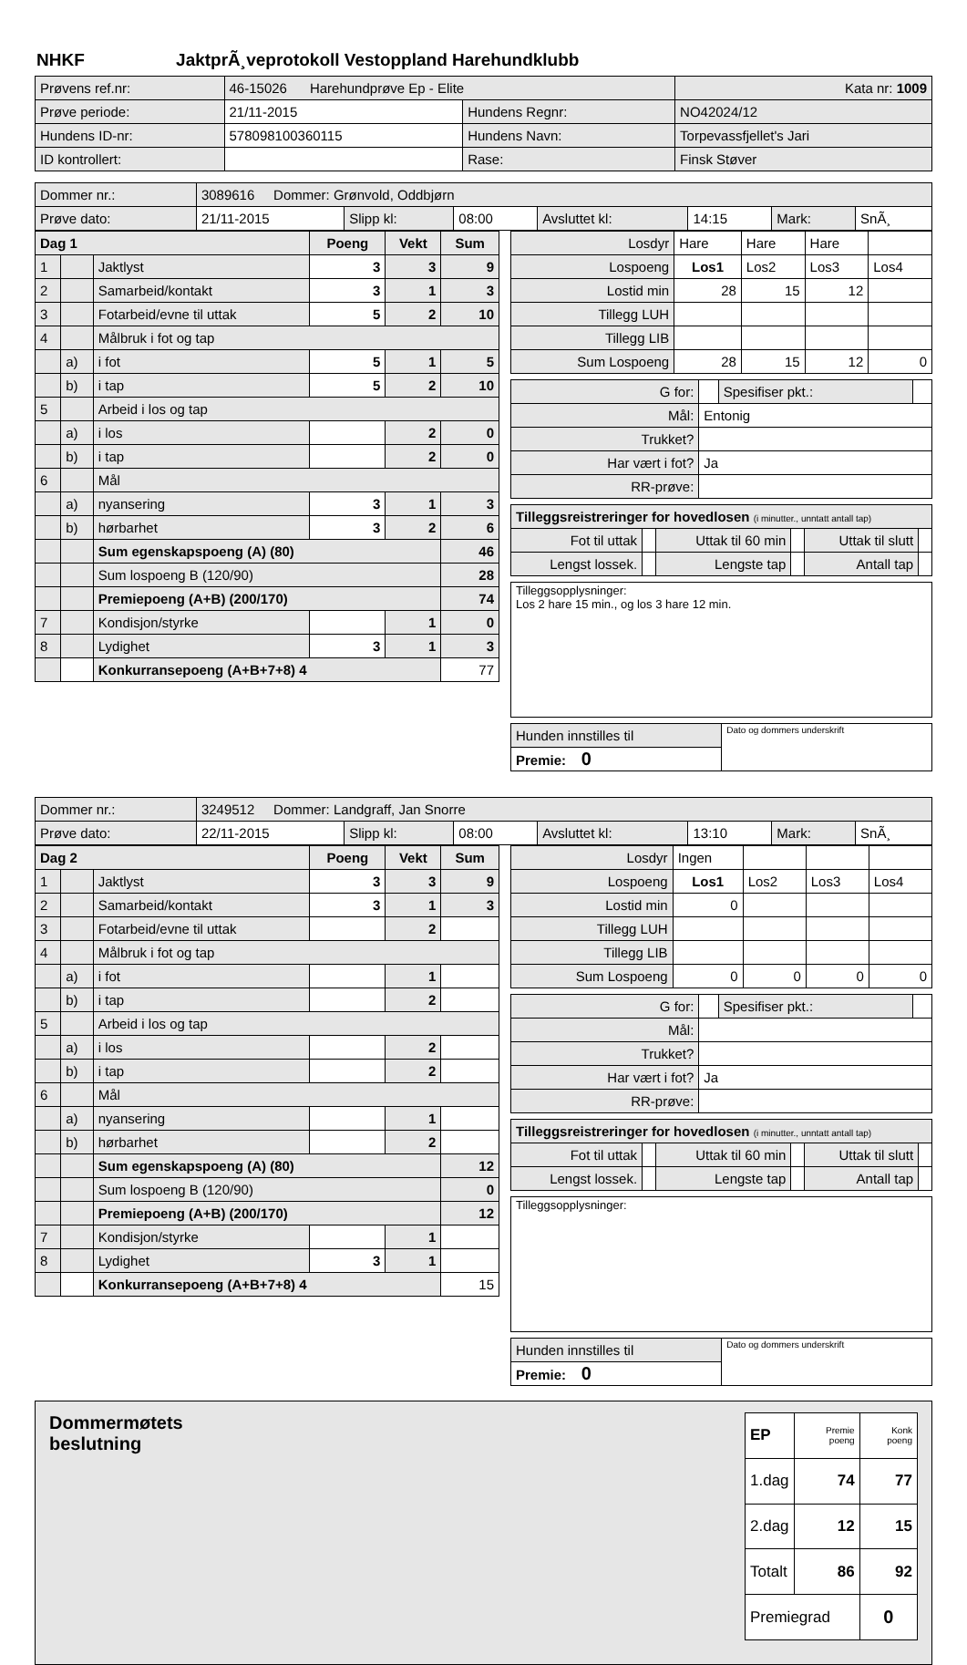NHKF JaktprÃ¸veprotokoll Vestoppland Harehundklubb
| Prøvens ref.nr: | 46-15026 Harehundprøve Ep - Elite | | | Kata nr: 1009 |
| Prøve periode: | 21/11-2015 | Hundens Regnr: | NO42024/12 | |
| Hundens ID-nr: | 578098100360115 | Hundens Navn: | Torpevassfjellet's Jari | |
| ID kontrollert: | | Rase: | Finsk Støver | |
| Dommer nr.: | 3089616 Dommer: Grønvold, Oddbjørn | | | | | | |
| Prøve dato: | 21/11-2015 | Slipp kl: | 08:00 | Avsluttet kl: | 14:15 | Mark: | SnÃ¸ |
| Dag 1 | | | Poeng | Vekt | Sum |
| --- | --- | --- | --- | --- | --- |
| 1 | | Jaktlyst | 3 | 3 | 9 |
| 2 | | Samarbeid/kontakt | 3 | 1 | 3 |
| 3 | | Fotarbeid/evne til uttak | 5 | 2 | 10 |
| 4 | | Målbruk i fot og tap | | | |
| | a) | i fot | 5 | 1 | 5 |
| | b) | i tap | 5 | 2 | 10 |
| 5 | | Arbeid i los og tap | | | |
| | a) | i los | | 2 | 0 |
| | b) | i tap | | 2 | 0 |
| 6 | | Mål | | | |
| | a) | nyansering | 3 | 1 | 3 |
| | b) | hørbarhet | 3 | 2 | 6 |
| | | Sum egenskapspoeng (A) (80) | | | 46 |
| | | Sum lospoeng B (120/90) | | | 28 |
| | | Premiepoeng (A+B) (200/170) | | | 74 |
| 7 | | Kondisjon/styrke | | 1 | 0 |
| 8 | | Lydighet | 3 | 1 | 3 |
| | | Konkurransepoeng (A+B+7+8) 4 | | | 77 |
| Losdyr | Hare | Hare | Hare | |
| Lospoeng | Los1 | Los2 | Los3 | Los4 |
| Lostid min | 28 | 15 | 12 | |
| Tillegg LUH | | | | |
| Tillegg LIB | | | | |
| Sum Lospoeng | 28 | 15 | 12 | 0 |
| G for: | | Spesifiser pkt.: | |
| Mål: | Entonig | | |
| Trukket? | | | |
| Har vært i fot? | Ja | | |
| RR-prøve: | | | |
| Tilleggsreistreringer for hovedlosen (i minutter., unntatt antall tap) | | | | | |
| Fot til uttak | | Uttak til 60 min | | Uttak til slutt | |
| Lengst lossek. | | Lengste tap | | Antall tap | |
| Tilleggsopplysninger: Los 2 hare 15 min., og los 3 hare 12 min. |
| Hunden innstilles til | Dato og dommers underskrift |
| Premie: 0 | |
| Dommer nr.: | 3249512 Dommer: Landgraff, Jan Snorre | | | | | | |
| Prøve dato: | 22/11-2015 | Slipp kl: | 08:00 | Avsluttet kl: | 13:10 | Mark: | SnÃ¸ |
| Dag 2 | | | Poeng | Vekt | Sum |
| --- | --- | --- | --- | --- | --- |
| 1 | | Jaktlyst | 3 | 3 | 9 |
| 2 | | Samarbeid/kontakt | 3 | 1 | 3 |
| 3 | | Fotarbeid/evne til uttak | | 2 | |
| 4 | | Målbruk i fot og tap | | | |
| | a) | i fot | | 1 | |
| | b) | i tap | | 2 | |
| 5 | | Arbeid i los og tap | | | |
| | a) | i los | | 2 | |
| | b) | i tap | | 2 | |
| 6 | | Mål | | | |
| | a) | nyansering | | 1 | |
| | b) | hørbarhet | | 2 | |
| | | Sum egenskapspoeng (A) (80) | | | 12 |
| | | Sum lospoeng B (120/90) | | | 0 |
| | | Premiepoeng (A+B) (200/170) | | | 12 |
| 7 | | Kondisjon/styrke | | 1 | |
| 8 | | Lydighet | 3 | 1 | |
| | | Konkurransepoeng (A+B+7+8) 4 | | | 15 |
| Losdyr | Ingen | | | |
| Lospoeng | Los1 | Los2 | Los3 | Los4 |
| Lostid min | 0 | | | |
| Tillegg LUH | | | | |
| Tillegg LIB | | | | |
| Sum Lospoeng | 0 | 0 | 0 | 0 |
| G for: | | Spesifiser pkt.: | |
| Mål: | | | |
| Trukket? | | | |
| Har vært i fot? | Ja | | |
| RR-prøve: | | | |
| Tilleggsreistreringer for hovedlosen (i minutter., unntatt antall tap) | | | | | |
| Fot til uttak | | Uttak til 60 min | | Uttak til slutt | |
| Lengst lossek. | | Lengste tap | | Antall tap | |
| Tilleggsopplysninger: |
| Hunden innstilles til | Dato og dommers underskrift |
| Premie: 0 | |
Dommermøtets
beslutning
| EP | Premie poeng | Konk poeng |
| 1.dag | 74 | 77 |
| 2.dag | 12 | 15 |
| Totalt | 86 | 92 |
| Premiegrad | | 0 |